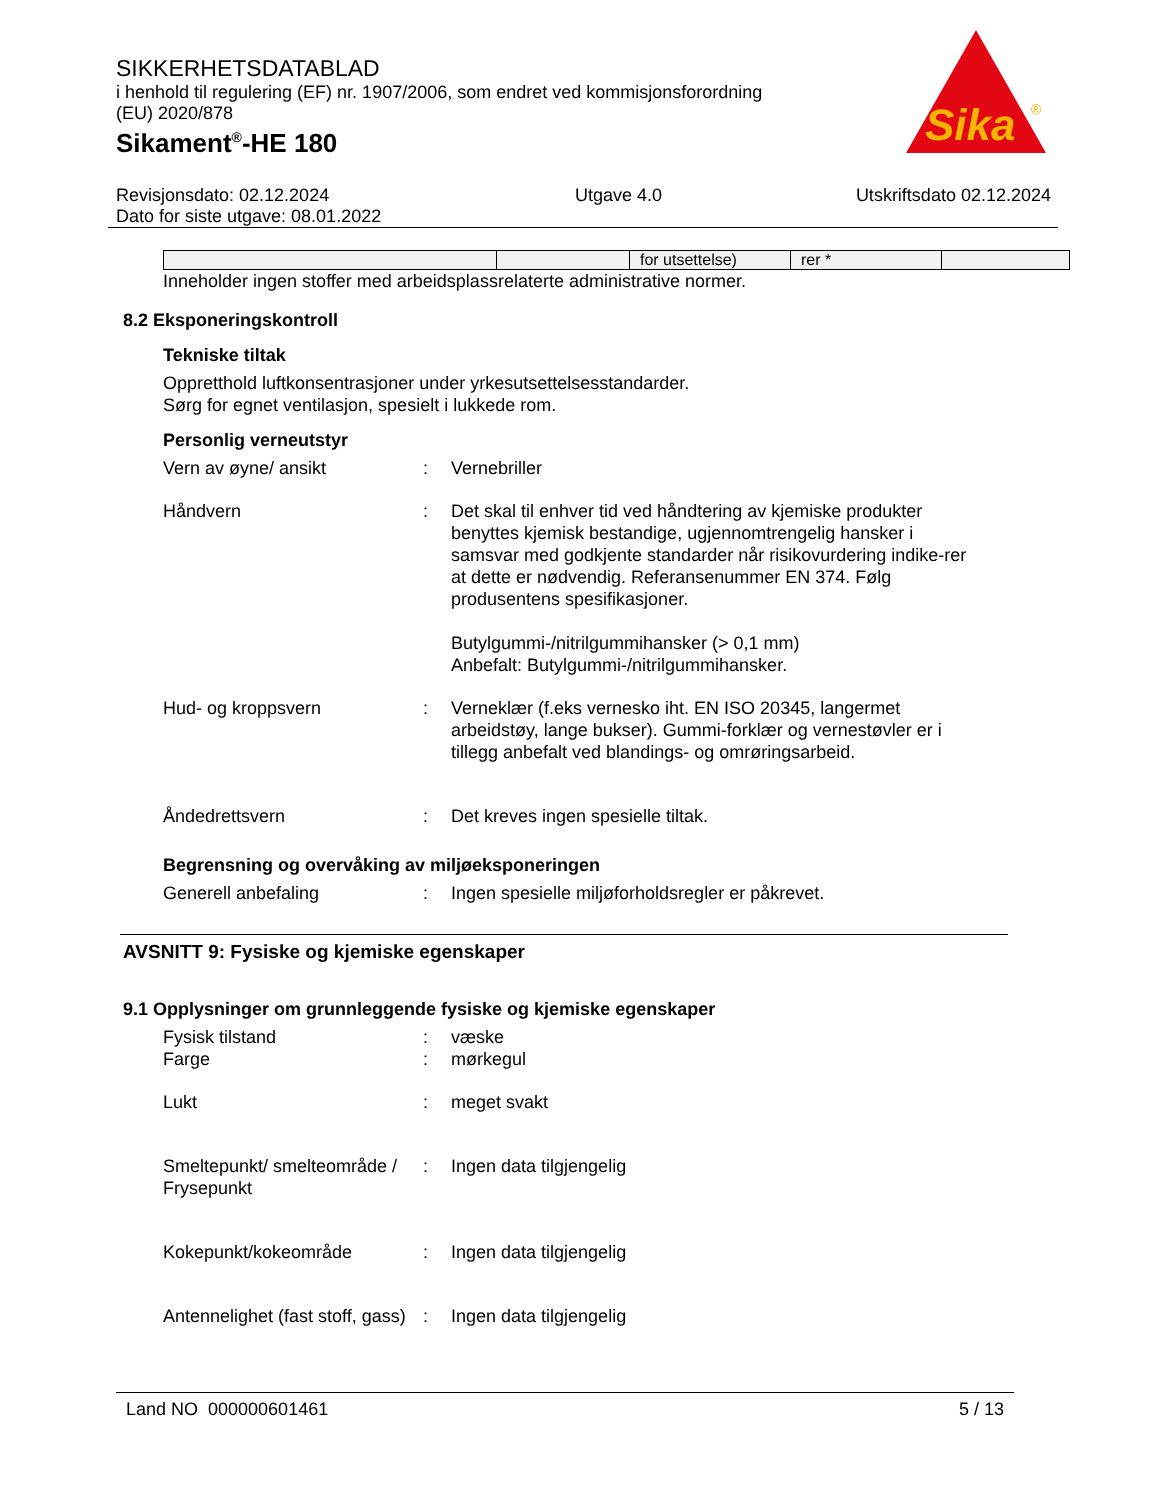SIKKERHETSDATABLAD
i henhold til regulering (EF) nr. 1907/2006, som endret ved kommisjonsforordning
(EU) 2020/878
Sikament<sup>®</sup>-HE 180
Sika
®
Revisjonsdato: 02.12.2024
Dato for siste utgave: 08.01.2022
Utgave 4.0 Utskriftsdato 02.12.2024
| | | for utsettelse) | rer * | |
Inneholder ingen stoffer med arbeidsplassrelaterte administrative normer.
8.2 Eksponeringskontroll
Tekniske tiltak
Oppretthold luftkonsentrasjoner under yrkesutsettelsesstandarder.
Sørg for egnet ventilasjon, spesielt i lukkede rom.
Personlig verneutstyr
Vern av øyne/ ansikt : Vernebriller
Håndvern : Det skal til enhver tid ved håndtering av kjemiske produkter benyttes kjemisk bestandige, ugjennomtrengelig hansker i samsvar med godkjente standarder når risikovurdering indike-rer at dette er nødvendig. Referansenummer EN 374. Følg produsentens spesifikasjoner.
Butylgummi-/nitrilgummihansker (> 0,1 mm)
Anbefalt: Butylgummi-/nitrilgummihansker.
Hud- og kroppsvern : Verneklær (f.eks vernesko iht. EN ISO 20345, langermet arbeidstøy, lange bukser). Gummi-forklær og vernestøvler er i tillegg anbefalt ved blandings- og omrøringsarbeid.
Åndedrettsvern : Det kreves ingen spesielle tiltak.
Begrensning og overvåking av miljøeksponeringen
Generell anbefaling : Ingen spesielle miljøforholdsregler er påkrevet.
AVSNITT 9: Fysiske og kjemiske egenskaper
9.1 Opplysninger om grunnleggende fysiske og kjemiske egenskaper
Fysisk tilstand : væske
Farge : mørkegul
Lukt : meget svakt
Smeltepunkt/ smelteområde / Frysepunkt
: Ingen data tilgjengelig
Kokepunkt/kokeområde : Ingen data tilgjengelig
Antennelighet (fast stoff, gass)
: Ingen data tilgjengelig
Land NO 000000601461 5 / 13